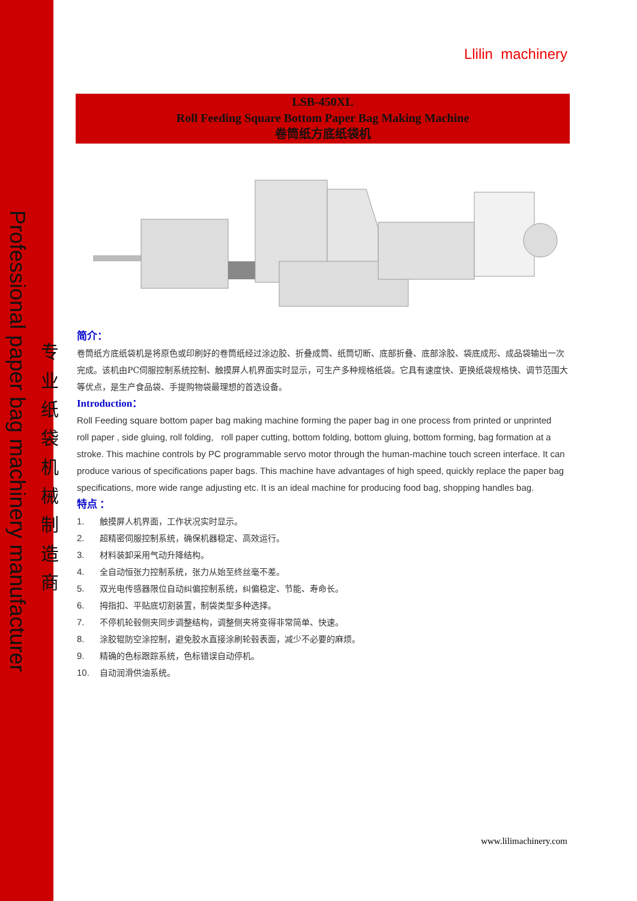Professional paper bag machinery manufacturer
专业纸袋机械制造商
Llilin machinery
LSB-450XL
Roll Feeding Square Bottom Paper Bag Making Machine
卷筒纸方底纸袋机
简介：
卷筒纸方底纸袋机是将原色或印刷好的卷筒纸经过涂边胶、折叠成筒、纸筒切断、底部折叠、底部涂胶、袋底成形、成品袋输出一次完成。该机由PC伺服控制系统控制、触摸屏人机界面实时显示，可生产多种规格纸袋。它具有速度快、更换纸袋规格快、调节范围大等优点，是生产食品袋、手提购物袋最理想的首选设备。
Introduction：
Roll Feeding square bottom paper bag making machine forming the paper bag in one process from printed or unprinted roll paper , side gluing, roll folding, roll paper cutting, bottom folding, bottom gluing, bottom forming, bag formation at a stroke. This machine controls by PC programmable servo motor through the human-machine touch screen interface. It can produce various of specifications paper bags. This machine have advantages of high speed, quickly replace the paper bag specifications, more wide range adjusting etc. It is an ideal machine for producing food bag, shopping handles bag.
特点 ：
1. 触摸屏人机界面，工作状况实时显示。
2. 超精密伺服控制系统，确保机器稳定、高效运行。
3. 材料装卸采用气动升降结构。
4. 全自动恒张力控制系统，张力从始至终丝毫不差。
5. 双光电传感器限位自动纠偏控制系统，纠偏稳定、节能、寿命长。
6. 拇指扣、平贴底切割装置，制袋类型多种选择。
7. 不停机轮毂侧夹同步调整结构，调整侧夹将变得非常简单、快速。
8. 涂胶辊防空涂控制，避免胶水直接涂刷轮毂表面，减少不必要的麻烦。
9. 精确的色标跟踪系统，色标错误自动停机。
10. 自动润滑供油系统。
www.lilimachinery.com